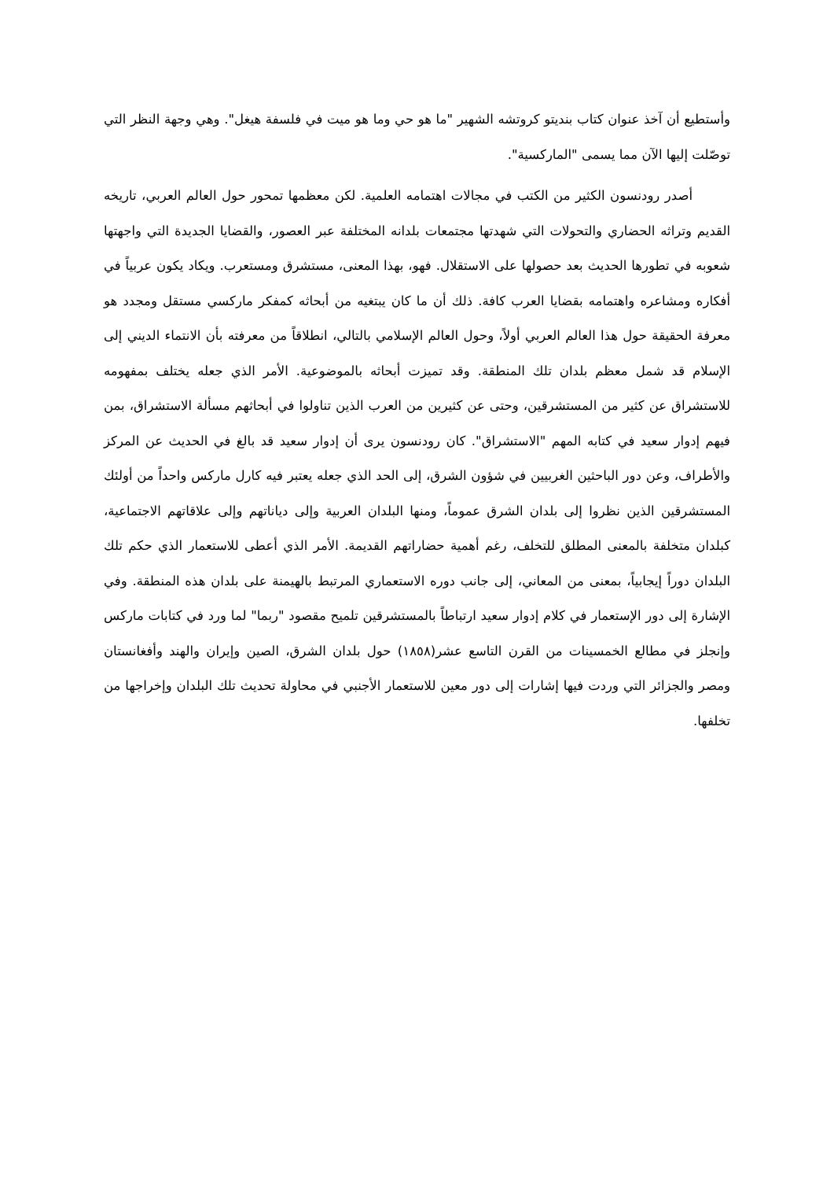وأستطيع أن آخذ عنوان كتاب بنديتو كروتشه الشهير "ما هو حي وما هو ميت في فلسفة هيغل". وهي وجهة النظر التي توصّلت إليها الآن مما يسمى "الماركسية".
أصدر رودنسون الكثير من الكتب في مجالات اهتمامه العلمية. لكن معظمها تمحور حول العالم العربي، تاريخه القديم وتراثه الحضاري والتحولات التي شهدتها مجتمعات بلدانه المختلفة عبر العصور، والقضايا الجديدة التي واجهتها شعوبه في تطورها الحديث بعد حصولها على الاستقلال. فهو، بهذا المعنى، مستشرق ومستعرب. ويكاد يكون عربياً في أفكاره ومشاعره واهتمامه بقضايا العرب كافة. ذلك أن ما كان يبتغيه من أبحاثه كمفكر ماركسي مستقل ومجدد هو معرفة الحقيقة حول هذا العالم العربي أولاً، وحول العالم الإسلامي بالتالي، انطلاقاً من معرفته بأن الانتماء الديني إلى الإسلام قد شمل معظم بلدان تلك المنطقة. وقد تميزت أبحاثه بالموضوعية. الأمر الذي جعله يختلف بمفهومه للاستشراق عن كثير من المستشرقين، وحتى عن كثيرين من العرب الذين تناولوا في أبحاثهم مسألة الاستشراق، بمن فيهم إدوار سعيد في كتابه المهم "الاستشراق". كان رودنسون يرى أن إدوار سعيد قد بالغ في الحديث عن المركز والأطراف، وعن دور الباحثين الغربيين في شؤون الشرق، إلى الحد الذي جعله يعتبر فيه كارل ماركس واحداً من أولئك المستشرقين الذين نظروا إلى بلدان الشرق عموماً، ومنها البلدان العربية وإلى دياناتهم وإلى علاقاتهم الاجتماعية، كبلدان متخلفة بالمعنى المطلق للتخلف، رغم أهمية حضاراتهم القديمة. الأمر الذي أعطى للاستعمار الذي حكم تلك البلدان دوراً إيجابياً، بمعنى من المعاني، إلى جانب دوره الاستعماري المرتبط بالهيمنة على بلدان هذه المنطقة. وفي الإشارة إلى دور الإستعمار في كلام إدوار سعيد ارتباطاً بالمستشرقين تلميح مقصود "ربما" لما ورد في كتابات ماركس وإنجلز في مطالع الخمسينات من القرن التاسع عشر(١٨٥٨) حول بلدان الشرق، الصين وإيران والهند وأفغانستان ومصر والجزائر التي وردت فيها إشارات إلى دور معين للاستعمار الأجنبي في محاولة تحديث تلك البلدان وإخراجها من تخلفها.